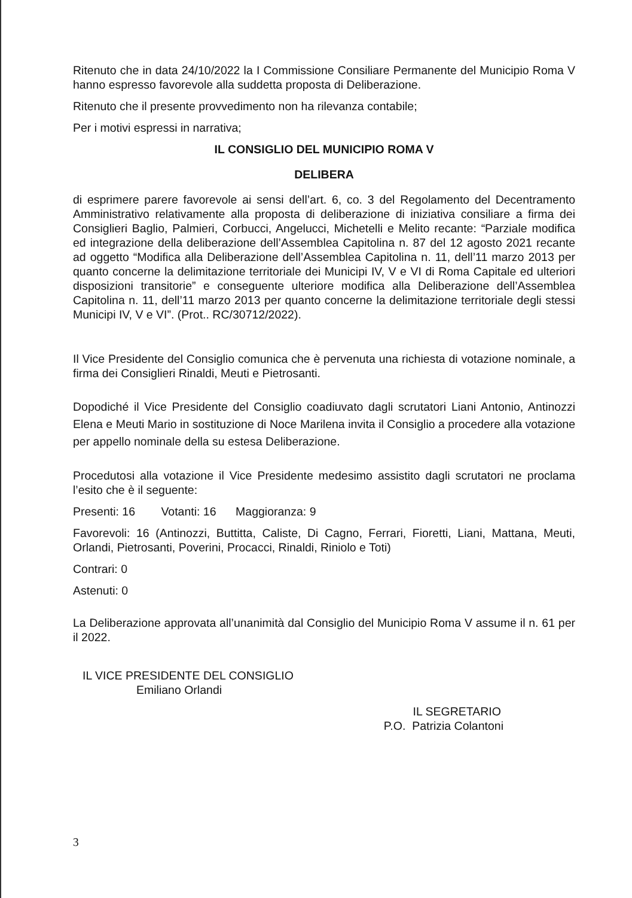Ritenuto che in data 24/10/2022 la I Commissione Consiliare Permanente del Municipio Roma V hanno espresso favorevole alla suddetta proposta di Deliberazione.
Ritenuto che il presente provvedimento non ha rilevanza contabile;
Per i motivi espressi in narrativa;
IL CONSIGLIO DEL MUNICIPIO ROMA V
DELIBERA
di esprimere parere favorevole ai sensi dell’art. 6, co. 3 del Regolamento del Decentramento Amministrativo relativamente alla proposta di deliberazione di iniziativa consiliare a firma dei Consiglieri Baglio, Palmieri, Corbucci, Angelucci, Michetelli e Melito recante: “Parziale modifica ed integrazione della deliberazione dell’Assemblea Capitolina n. 87 del 12 agosto 2021 recante ad oggetto “Modifica alla Deliberazione dell’Assemblea Capitolina n. 11, dell’11 marzo 2013 per quanto concerne la delimitazione territoriale dei Municipi IV, V e VI di Roma Capitale ed ulteriori disposizioni transitorie” e conseguente ulteriore modifica alla Deliberazione dell’Assemblea Capitolina n. 11, dell’11 marzo 2013 per quanto concerne la delimitazione territoriale degli stessi Municipi IV, V e VI”. (Prot.. RC/30712/2022).
Il Vice Presidente del Consiglio comunica che è pervenuta una richiesta di votazione nominale, a firma dei Consiglieri Rinaldi, Meuti e Pietrosanti.
Dopodiché il Vice Presidente del Consiglio coadiuvato dagli scrutatori Liani Antonio, Antinozzi Elena e Meuti Mario in sostituzione di Noce Marilena invita il Consiglio a procedere alla votazione per appello nominale della su estesa Deliberazione.
Procedutosi alla votazione il Vice Presidente medesimo assistito dagli scrutatori ne proclama l’esito che è il seguente:
Presenti: 16 Votanti: 16 Maggioranza: 9
Favorevoli: 16 (Antinozzi, Buttitta, Caliste, Di Cagno, Ferrari, Fioretti, Liani, Mattana, Meuti, Orlandi, Pietrosanti, Poverini, Procacci, Rinaldi, Riniolo e Toti)
Contrari: 0
Astenuti: 0
La Deliberazione approvata all’unanimità dal Consiglio del Municipio Roma V assume il n. 61 per il 2022.
IL VICE PRESIDENTE DEL CONSIGLIO
Emiliano Orlandi
IL SEGRETARIO
P.O. Patrizia Colantoni
3